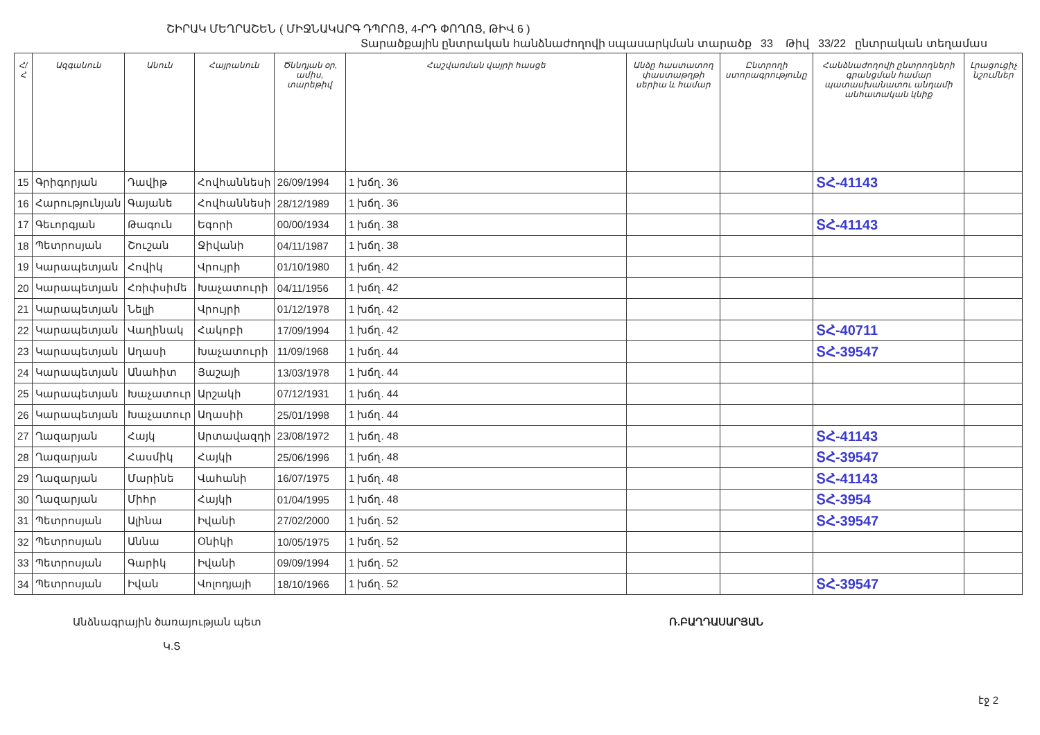ՇԻՐԱԿ ՄԵՂՐԱՇԵՆ ( ՄԻՋՆԱԿԱՐԳ ԴՊՐՈՑ, 4-ՐԴ ՓՈՂՈՑ, ԹԻՎ 6 )
Տարածքային ընտրական հանձնաժողովի սպասարկման տարածք 33 Թիվ 33/22 ընտրական տեղամաս
| Հ/Հ | Ազգանուն | Անուն | Հայրանուն | Ծննդյան օր, ամիս, տարեթիվ | Հաշվառման վայրի հասցե | Անձը հաստատող փաստաթղթի սերիա և համար | Ընտրողի ստորագրությունը | Հանձնաժողովի ընտրողների գրանցման համար պատասխանատու անդամի անհատական կնիք | Լրացուցիչ նշումներ |
| --- | --- | --- | --- | --- | --- | --- | --- | --- | --- |
| 15 | Գրիգորյան | Դավիթ | Հովհաննեսի | 26/09/1994 | 1 խճղ. 36 | | | ՏՀ-41143 | |
| 16 | Հարությունյան | Գայանե | Հովհաննեսի | 28/12/1989 | 1 խճղ. 36 | | | | |
| 17 | Գեւորգյան | Թագուն | Եգորի | 00/00/1934 | 1 խճղ. 38 | | | ՏՀ-41143 | |
| 18 | Պետրոսյան | Շուշան | Ջիվանի | 04/11/1987 | 1 խճղ. 38 | | | | |
| 19 | Կարապետյան | Հովիկ | Վրույրի | 01/10/1980 | 1 խճղ. 42 | | | | |
| 20 | Կարապետյան | Հռիփսիմե | Խաչատուրի | 04/11/1956 | 1 խճղ. 42 | | | | |
| 21 | Կարապետյան | Նելլի | Վրույրի | 01/12/1978 | 1 խճղ. 42 | | | | |
| 22 | Կարապետյան | Վաղինակ | Հակոբի | 17/09/1994 | 1 խճղ. 42 | | | ՏՀ-40711 | |
| 23 | Կարապետյան | Աղասի | Խաչատուրի | 11/09/1968 | 1 խճղ. 44 | | | ՏՀ-39547 | |
| 24 | Կարապետյան | Անահիտ | Յաշայի | 13/03/1978 | 1 խճղ. 44 | | | | |
| 25 | Կարապետյան | Խաչատուր | Արշակի | 07/12/1931 | 1 խճղ. 44 | | | | |
| 26 | Կարապետյան | Խաչատուր | Աղասիի | 25/01/1998 | 1 խճղ. 44 | | | | |
| 27 | Ղազարյան | Հայկ | Արտավազդի | 23/08/1972 | 1 խճղ. 48 | | | ՏՀ-41143 | |
| 28 | Ղազարյան | Հասմիկ | Հայկի | 25/06/1996 | 1 խճղ. 48 | | | ՏՀ-39547 | |
| 29 | Ղազարյան | Մարինե | Վահանի | 16/07/1975 | 1 խճղ. 48 | | | ՏՀ-41143 | |
| 30 | Ղազարյան | Միհր | Հայկի | 01/04/1995 | 1 խճղ. 48 | | | ՏՀ-3954 | |
| 31 | Պետրոսյան | Ալինա | Իվանի | 27/02/2000 | 1 խճղ. 52 | | | ՏՀ-39547 | |
| 32 | Պետրոսյան | Աննա | Օնիկի | 10/05/1975 | 1 խճղ. 52 | | | | |
| 33 | Պետրոսյան | Գարիկ | Իվանի | 09/09/1994 | 1 խճղ. 52 | | | | |
| 34 | Պետրոսյան | Իվան | Վոլոդյայի | 18/10/1966 | 1 խճղ. 52 | | | ՏՀ-39547 | |
Անձնագրային ծառայության պետ
Կ.Տ
Ռ.ԲԱՂԴԱՍԱՐՅԱՆ
էջ 2